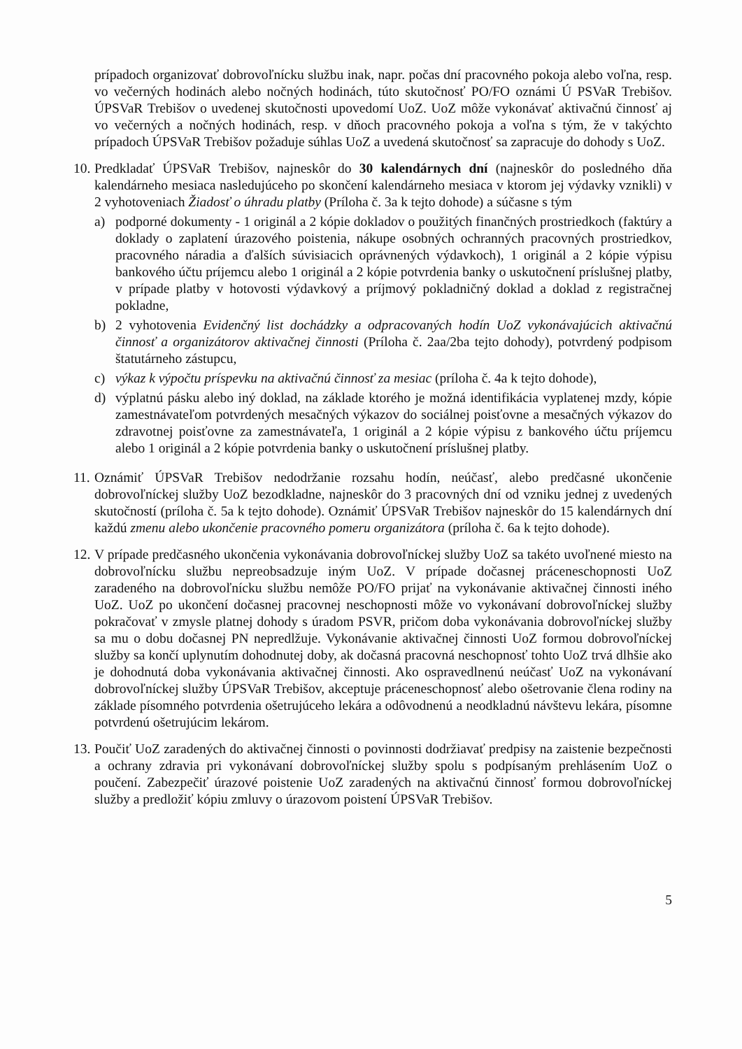prípadoch organizovať dobrovoľnícku službu inak, napr. počas dní pracovného pokoja alebo voľna, resp. vo večerných hodinách alebo nočných hodinách, túto skutočnosť PO/FO oznámi Ú PSVaR Trebišov. ÚPSVaR Trebišov o uvedenej skutočnosti upovedomí UoZ. UoZ môže vykonávať aktivačnú činnosť aj vo večerných a nočných hodinách, resp. v dňoch pracovného pokoja a voľna s tým, že v takýchto prípadoch ÚPSVaR Trebišov požaduje súhlas UoZ a uvedená skutočnosť sa zapracuje do dohody s UoZ.
10.
Predkladať ÚPSVaR Trebišov, najneskôr do 30 kalendárnych dní (najneskôr do posledného dňa kalendárneho mesiaca nasledujúceho po skončení kalendárneho mesiaca v ktorom jej výdavky vznikli) v 2 vyhotoveniach Žiadosť o úhradu platby (Príloha č. 3a k tejto dohode) a súčasne s tým
a) podporné dokumenty - 1 originál a 2 kópie dokladov o použitých finančných prostriedkoch (faktúry a doklady o zaplatení úrazového poistenia, nákupe osobných ochranných pracovných prostriedkov, pracovného náradia a ďalších súvisiacich oprávnených výdavkoch), 1 originál a 2 kópie výpisu bankového účtu príjemcu alebo 1 originál a 2 kópie potvrdenia banky o uskutočnení príslušnej platby, v prípade platby v hotovosti výdavkový a príjmový pokladničný doklad a doklad z registračnej pokladne,
b) 2 vyhotovenia Evidenčný list dochádzky a odpracovaných hodín UoZ vykonávajúcich aktivačnú činnosť a organizátorov aktivačnej činnosti (Príloha č. 2aa/2ba tejto dohody), potvrdený podpisom štatutárneho zástupcu,
c) výkaz k výpočtu príspevku na aktivačnú činnosť za mesiac (príloha č. 4a k tejto dohode),
d) výplatnú pásku alebo iný doklad, na základe ktorého je možná identifikácia vyplatenej mzdy, kópie zamestnávateľom potvrdených mesačných výkazov do sociálnej poisťovne a mesačných výkazov do zdravotnej poisťovne za zamestnávateľa, 1 originál a 2 kópie výpisu z bankového účtu príjemcu alebo 1 originál a 2 kópie potvrdenia banky o uskutočnení príslušnej platby.
11.
Oznámiť ÚPSVaR Trebišov nedodržanie rozsahu hodín, neúčasť, alebo predčasné ukončenie dobrovoľníckej služby UoZ bezodkladne, najneskôr do 3 pracovných dní od vzniku jednej z uvedených skutočností (príloha č. 5a k tejto dohode). Oznámiť ÚPSVaR Trebišov najneskôr do 15 kalendárnych dní každú zmenu alebo ukončenie pracovného pomeru organizátora (príloha č. 6a k tejto dohode).
12.
V prípade predčasného ukončenia vykonávania dobrovoľníckej služby UoZ sa takéto uvoľnené miesto na dobrovoľnícku službu nepreobsadzuje iným UoZ. V prípade dočasnej práceneschopnosti UoZ zaradeného na dobrovoľnícku službu nemôže PO/FO prijať na vykonávanie aktivačnej činnosti iného UoZ. UoZ po ukončení dočasnej pracovnej neschopnosti môže vo vykonávaní dobrovoľníckej služby pokračovať v zmysle platnej dohody s úradom PSVR, pričom doba vykonávania dobrovoľníckej služby sa mu o dobu dočasnej PN nepredlžuje. Vykonávanie aktivačnej činnosti UoZ formou dobrovoľníckej služby sa končí uplynutím dohodnutej doby, ak dočasná pracovná neschopnosť tohto UoZ trvá dlhšie ako je dohodnutá doba vykonávania aktivačnej činnosti. Ako ospravedlnenú neúčasť UoZ na vykonávaní dobrovoľníckej služby ÚPSVaR Trebišov, akceptuje práceneschopnosť alebo ošetrovanie člena rodiny na základe písomného potvrdenia ošetrujúceho lekára a odôvodnenú a neodkladnú návštevu lekára, písomne potvrdenú ošetrujúcim lekárom.
13.
Poučiť UoZ zaradených do aktivačnej činnosti o povinnosti dodržiavať predpisy na zaistenie bezpečnosti a ochrany zdravia pri vykonávaní dobrovoľníckej služby spolu s podpísaným prehlásením UoZ o poučení. Zabezpečiť úrazové poistenie UoZ zaradených na aktivačnú činnosť formou dobrovoľníckej služby a predložiť kópiu zmluvy o úrazovom poistení ÚPSVaR Trebišov.
5